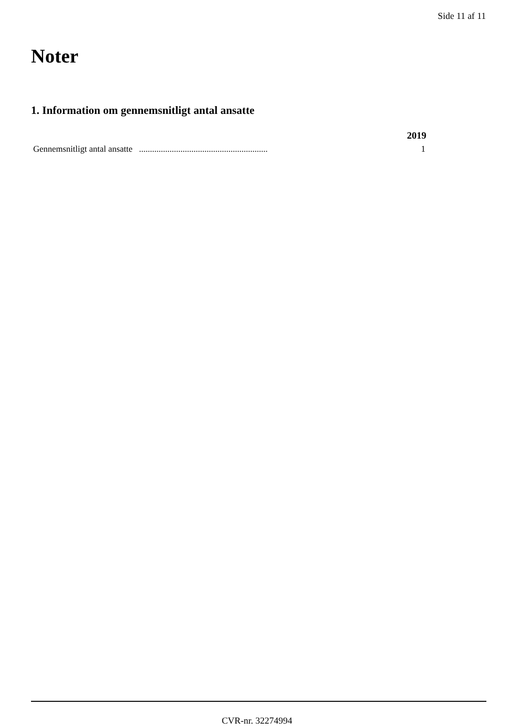Side 11 af 11
Noter
1. Information om gennemsnitligt antal ansatte
| | 2019 |
| --- | --- |
| Gennemsnitligt antal ansatte ........................................................... | 1 |
CVR-nr. 32274994